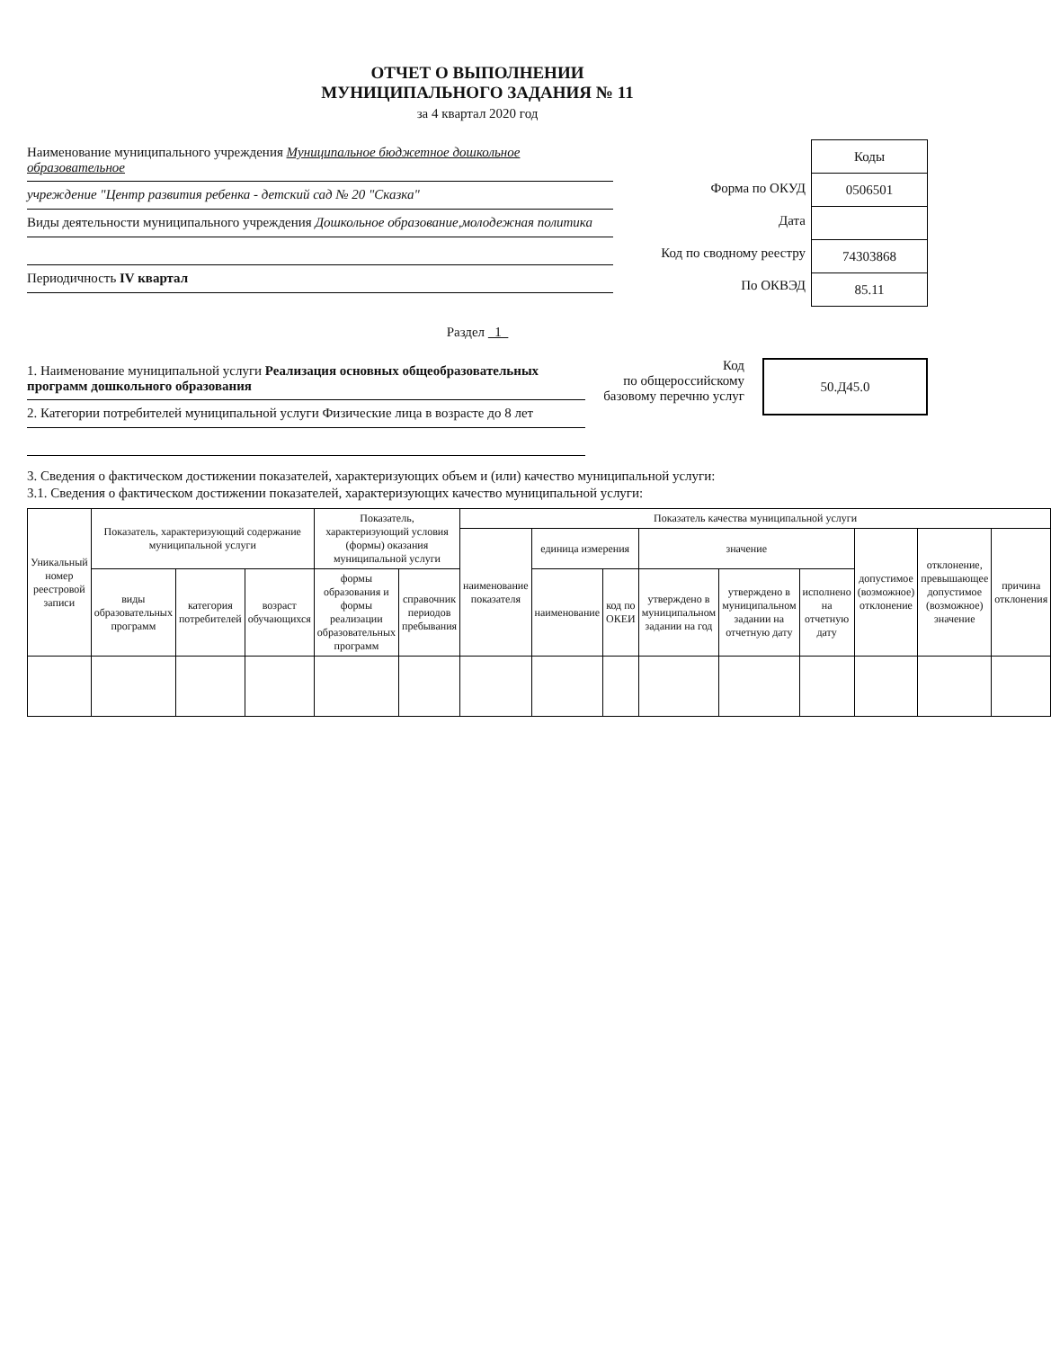ОТЧЕТ О ВЫПОЛНЕНИИ
МУНИЦИПАЛЬНОГО ЗАДАНИЯ № 11
за 4 квартал 2020 год
Наименование муниципального учреждения Муниципальное бюджетное дошкольное образовательное
учреждение "Центр развития ребенка - детский сад № 20 "Сказка"
Виды деятельности муниципального учреждения Дошкольное образование,молодежная политика
Периодичность IV квартал
Форма по ОКУД
Дата
Код по сводному реестру
По ОКВЭД
| Коды |
| --- |
| 0506501 |
| 74303868 |
| 85.11 |
Раздел 1
1. Наименование муниципальной услуги Реализация основных общеобразовательных программ дошкольного образования
2. Категории потребителей муниципальной услуги Физические лица в возрасте до 8 лет
Код
по общероссийскому
базовому перечню услуг
50.Д45.0
3. Сведения о фактическом достижении показателей, характеризующих объем и (или) качество муниципальной услуги:
3.1. Сведения о фактическом достижении показателей, характеризующих качество муниципальной услуги:
| Уникальный номер реестровой записи | Показатель, характеризующий содержание муниципальной услуги | | | Показатель, характеризующий условия (формы) оказания муниципальной услуги | | Показатель качества муниципальной услуги | | | | | | | | |
| --- | --- | --- | --- | --- | --- | --- | --- | --- | --- | --- | --- | --- | --- | --- |
| | | | | | | наименование показателя | единица измерения | | значение | | | допустимое (возможное) отклонение | отклонение, превышающее допустимое (возможное) значение | причина отклонения |
| | виды образовательных программ | категория потребителей | возраст обучающихся | формы образования и формы реализации образовательных программ | справочник периодов пребывания | | наименование | код по ОКЕИ | утверждено в муниципальном задании на год | утверждено в муниципальном задании на отчетную дату | исполнено на отчетную дату | | | |